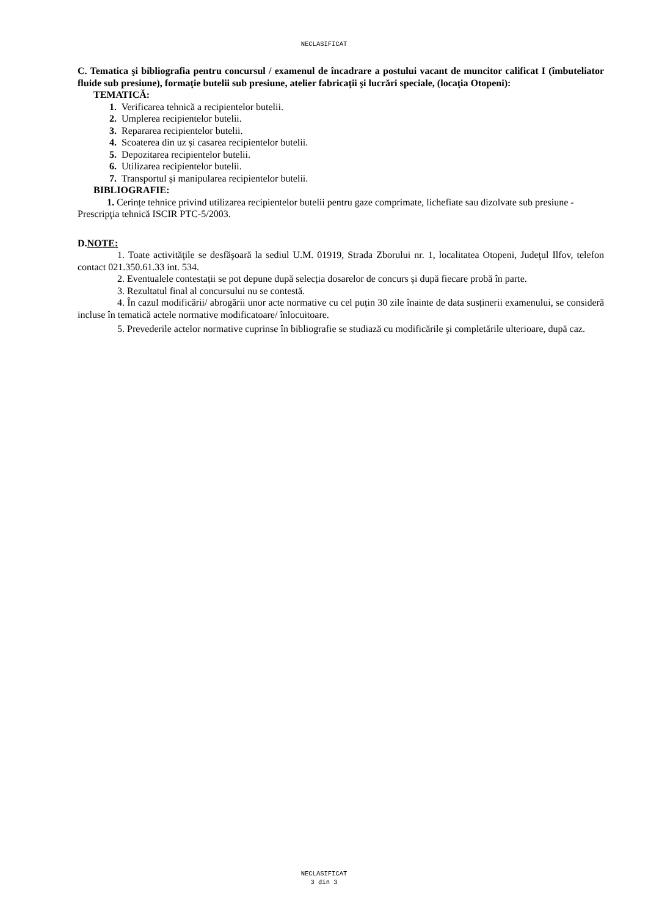NECLASIFICAT
C. Tematica şi bibliografia pentru concursul / examenul de încadrare a postului vacant de muncitor calificat I (îmbuteliator fluide sub presiune), formaţie butelii sub presiune, atelier fabricaţii şi lucrări speciale, (locaţia Otopeni):
TEMATICĂ:
1. Verificarea tehnică a recipientelor butelii.
2. Umplerea recipientelor butelii.
3. Repararea recipientelor butelii.
4. Scoaterea din uz și casarea recipientelor butelii.
5. Depozitarea recipientelor butelii.
6. Utilizarea recipientelor butelii.
7. Transportul și manipularea recipientelor butelii.
BIBLIOGRAFIE:
1. Cerințe tehnice privind utilizarea recipientelor butelii pentru gaze comprimate, lichefiate sau dizolvate sub presiune - Prescripţia tehnică ISCIR PTC-5/2003.
D.NOTE:
1. Toate activităţile se desfăşoară la sediul U.M. 01919, Strada Zborului nr. 1, localitatea Otopeni, Judeţul Ilfov, telefon contact 021.350.61.33 int. 534.
2. Eventualele contestații se pot depune după selecția dosarelor de concurs și după fiecare probă în parte.
3. Rezultatul final al concursului nu se contestă.
4. În cazul modificării/ abrogării unor acte normative cu cel puțin 30 zile înainte de data susținerii examenului, se consideră incluse în tematică actele normative modificatoare/ înlocuitoare.
5. Prevederile actelor normative cuprinse în bibliografie se studiază cu modificările şi completările ulterioare, după caz.
NECLASIFICAT
3 din 3